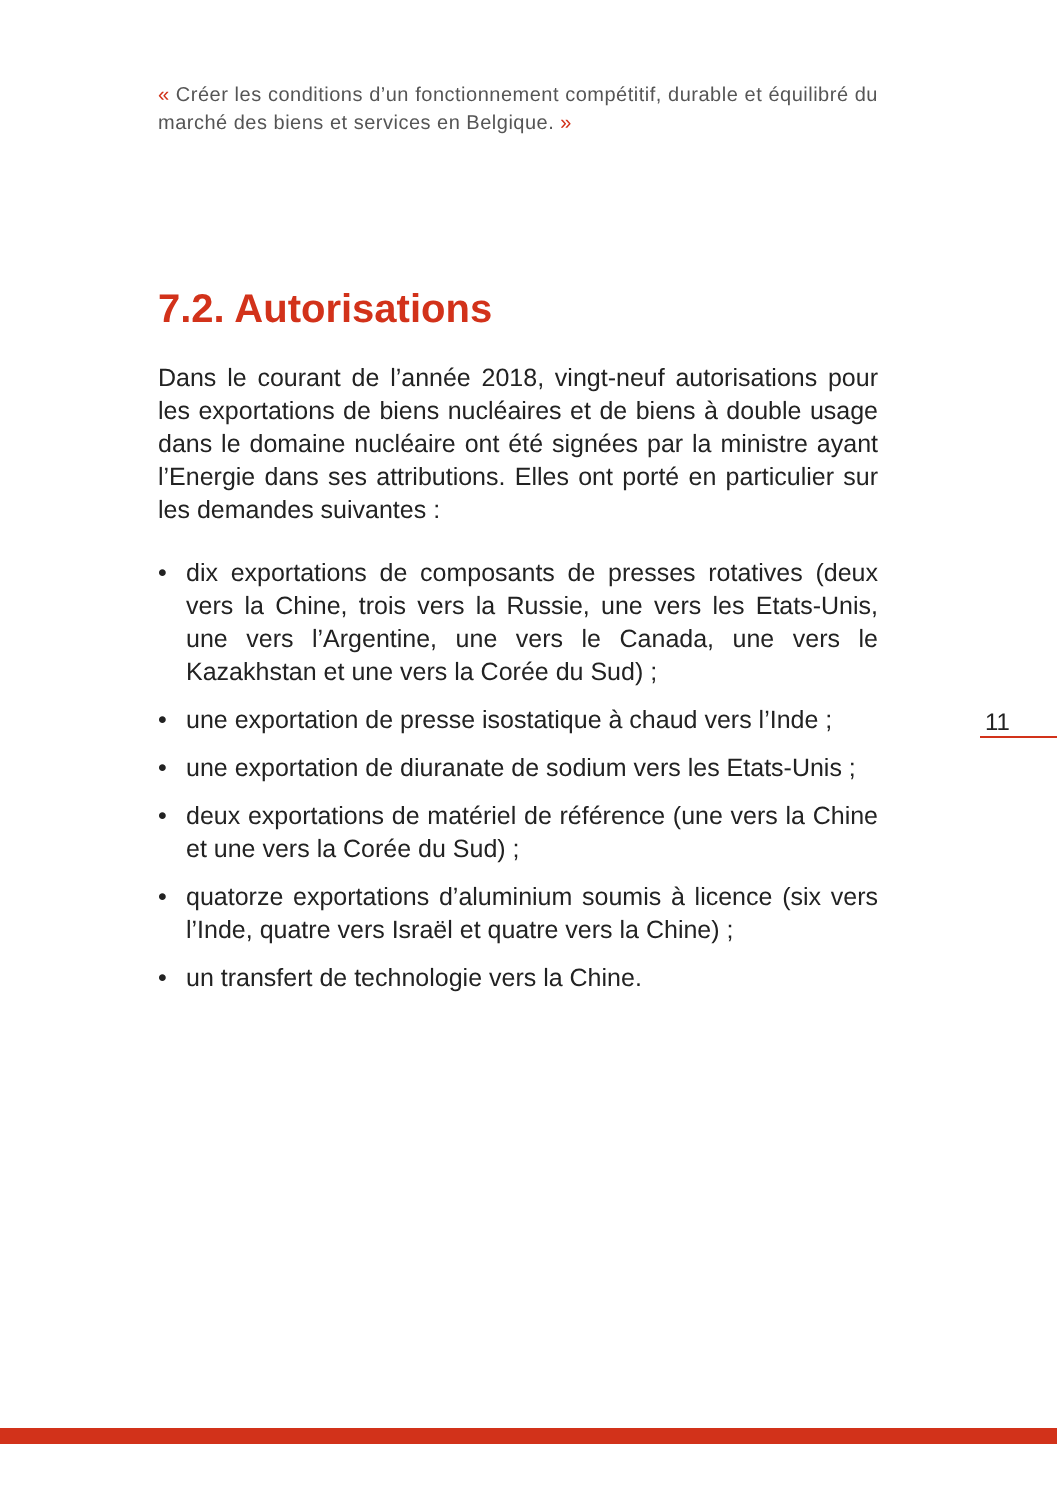« Créer les conditions d’un fonctionnement compétitif, durable et équilibré du marché des biens et services en Belgique. »
7.2. Autorisations
Dans le courant de l’année 2018, vingt-neuf autorisations pour les exportations de biens nucléaires et de biens à double usage dans le domaine nucléaire ont été signées par la ministre ayant l’Energie dans ses attributions. Elles ont porté en particulier sur les demandes suivantes :
• dix exportations de composants de presses rotatives (deux vers la Chine, trois vers la Russie, une vers les Etats-Unis, une vers l’Argentine, une vers le Canada, une vers le Kazakhstan et une vers la Corée du Sud) ;
• une exportation de presse isostatique à chaud vers l’Inde ;
• une exportation de diuranate de sodium vers les Etats-Unis ;
• deux exportations de matériel de référence (une vers la Chine et une vers la Corée du Sud) ;
• quatorze exportations d’aluminium soumis à licence (six vers l’Inde, quatre vers Israël et quatre vers la Chine) ;
• un transfert de technologie vers la Chine.
11